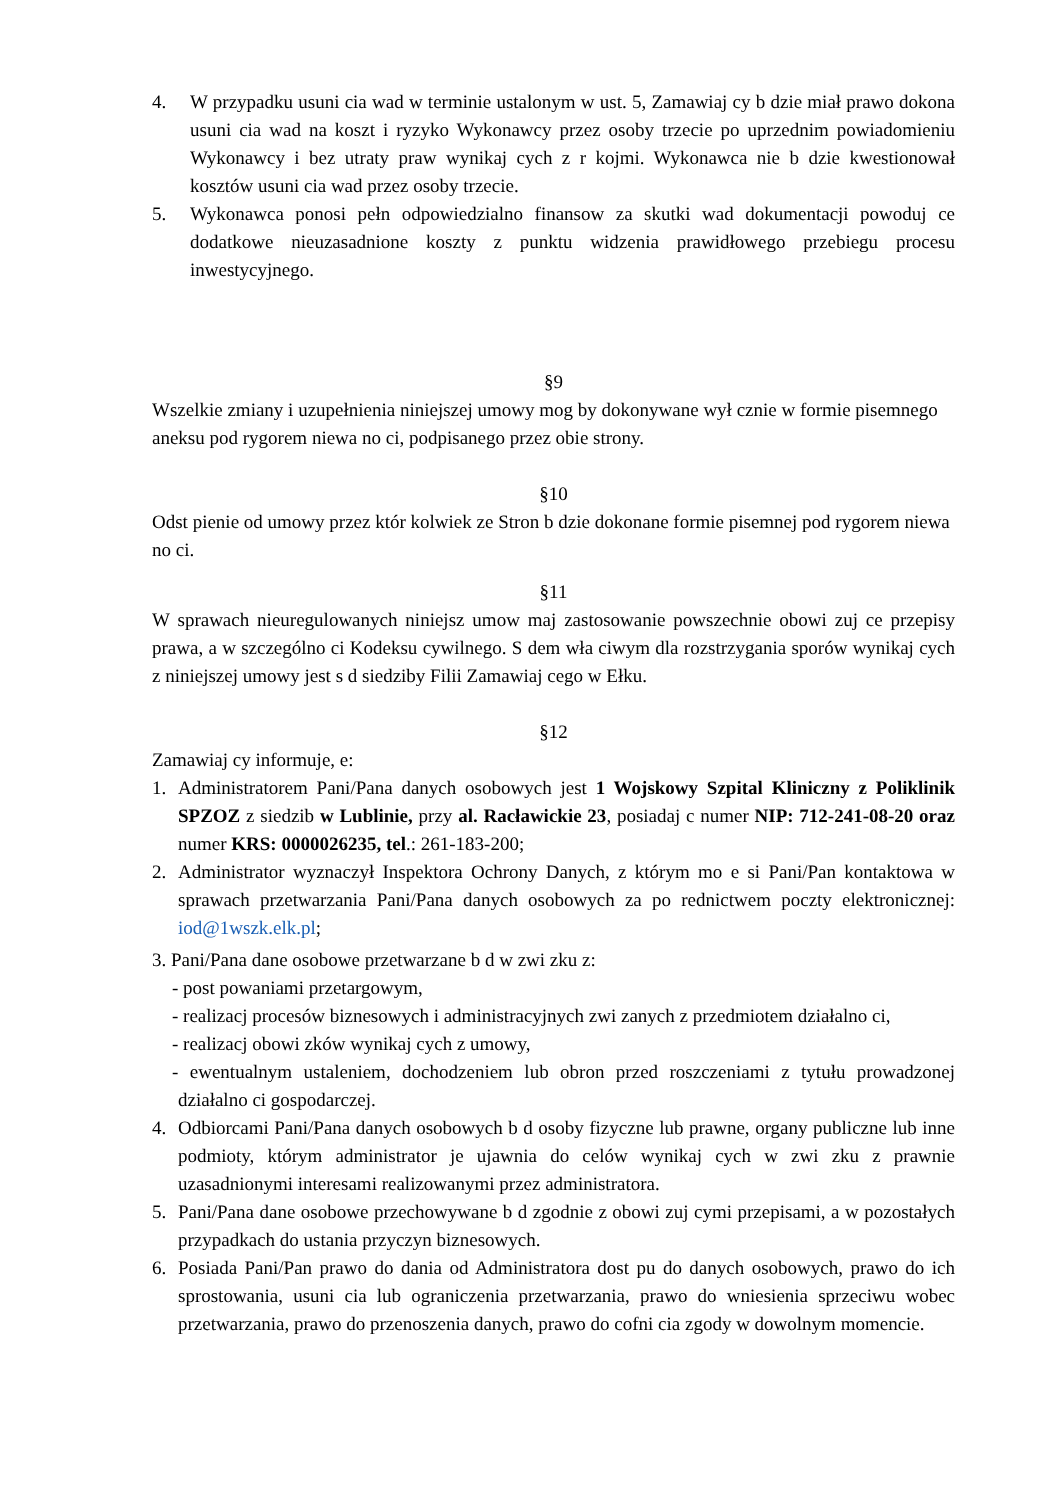4. W przypadku usuni cia wad w terminie ustalonym w ust. 5, Zamawiaj cy b dzie miał prawo dokona usuni cia wad na koszt i ryzyko Wykonawcy przez osoby trzecie po uprzednim powiadomieniu Wykonawcy i bez utraty praw wynikaj cych z r kojmi. Wykonawca nie b dzie kwestionował kosztów usuni cia wad przez osoby trzecie.
5. Wykonawca ponosi pełn odpowiedzialno finansow za skutki wad dokumentacji powoduj ce dodatkowe nieuzasadnione koszty z punktu widzenia prawidłowego przebiegu procesu inwestycyjnego.
§9
Wszelkie zmiany i uzupełnienia niniejszej umowy mog by dokonywane wył cznie w formie pisemnego aneksu pod rygorem niewa no ci, podpisanego przez obie strony.
§10
Odst pienie od umowy przez któr kolwiek ze Stron b dzie dokonane formie pisemnej pod rygorem niewa no ci.
§11
W sprawach nieuregulowanych niniejsz umow maj zastosowanie powszechnie obowi zuj ce przepisy prawa, a w szczególno ci Kodeksu cywilnego. S dem wła ciwym dla rozstrzygania sporów wynikaj cych z niniejszej umowy jest s d siedziby Filii Zamawiaj cego w Ełku.
§12
Zamawiaj cy informuje, e:
1. Administratorem Pani/Pana danych osobowych jest 1 Wojskowy Szpital Kliniczny z Poliklinik SPZOZ z siedzib w Lublinie, przy al. Racławickie 23, posiadaj c numer NIP: 712-241-08-20 oraz numer KRS: 0000026235, tel.: 261-183-200;
2. Administrator wyznaczył Inspektora Ochrony Danych, z którym mo e si Pani/Pan kontaktowa w sprawach przetwarzania Pani/Pana danych osobowych za po rednictwem poczty elektronicznej: iod@1wszk.elk.pl;
3. Pani/Pana dane osobowe przetwarzane b d w zwi zku z:
- post powaniami przetargowym,
- realizacj procesów biznesowych i administracyjnych zwi zanych z przedmiotem działalno ci,
- realizacj obowi zków wynikaj cych z umowy,
- ewentualnym ustaleniem, dochodzeniem lub obron przed roszczeniami z tytułu prowadzonej działalno ci gospodarczej.
4. Odbiorcami Pani/Pana danych osobowych b d osoby fizyczne lub prawne, organy publiczne lub inne podmioty, którym administrator je ujawnia do celów wynikaj cych w zwi zku z prawnie uzasadnionymi interesami realizowanymi przez administratora.
5. Pani/Pana dane osobowe przechowywane b d zgodnie z obowi zuj cymi przepisami, a w pozostałych przypadkach do ustania przyczyn biznesowych.
6. Posiada Pani/Pan prawo do dania od Administratora dost pu do danych osobowych, prawo do ich sprostowania, usuni cia lub ograniczenia przetwarzania, prawo do wniesienia sprzeciwu wobec przetwarzania, prawo do przenoszenia danych, prawo do cofni cia zgody w dowolnym momencie.